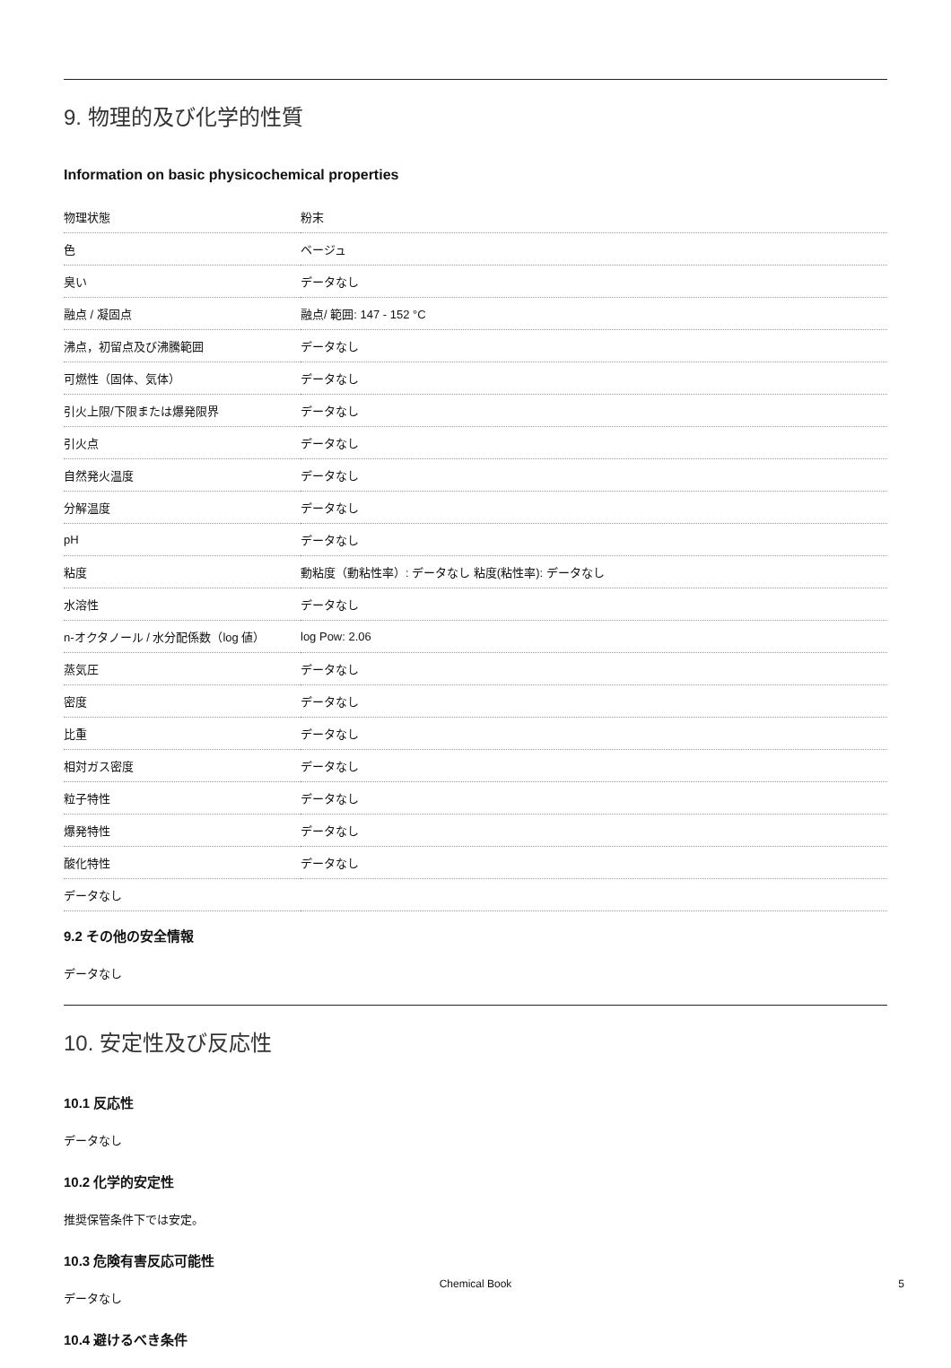9. 物理的及び化学的性質
Information on basic physicochemical properties
| 物理状態 | 粉末 |
| 色 | ベージュ |
| 臭い | データなし |
| 融点 / 凝固点 | 融点/ 範囲: 147 - 152 °C |
| 沸点，初留点及び沸騰範囲 | データなし |
| 可燃性（固体、気体） | データなし |
| 引火上限/下限または爆発限界 | データなし |
| 引火点 | データなし |
| 自然発火温度 | データなし |
| 分解温度 | データなし |
| pH | データなし |
| 粘度 | 動粘度（動粘性率）: データなし 粘度(粘性率): データなし |
| 水溶性 | データなし |
| n-オクタノール / 水分配係数（log 値） | log Pow: 2.06 |
| 蒸気圧 | データなし |
| 密度 | データなし |
| 比重 | データなし |
| 相対ガス密度 | データなし |
| 粒子特性 | データなし |
| 爆発特性 | データなし |
| 酸化特性 | データなし |
| データなし | |
9.2 その他の安全情報
データなし
10. 安定性及び反応性
10.1 反応性
データなし
10.2 化学的安定性
推奨保管条件下では安定。
10.3 危険有害反応可能性
データなし
10.4 避けるべき条件
Chemical Book 5